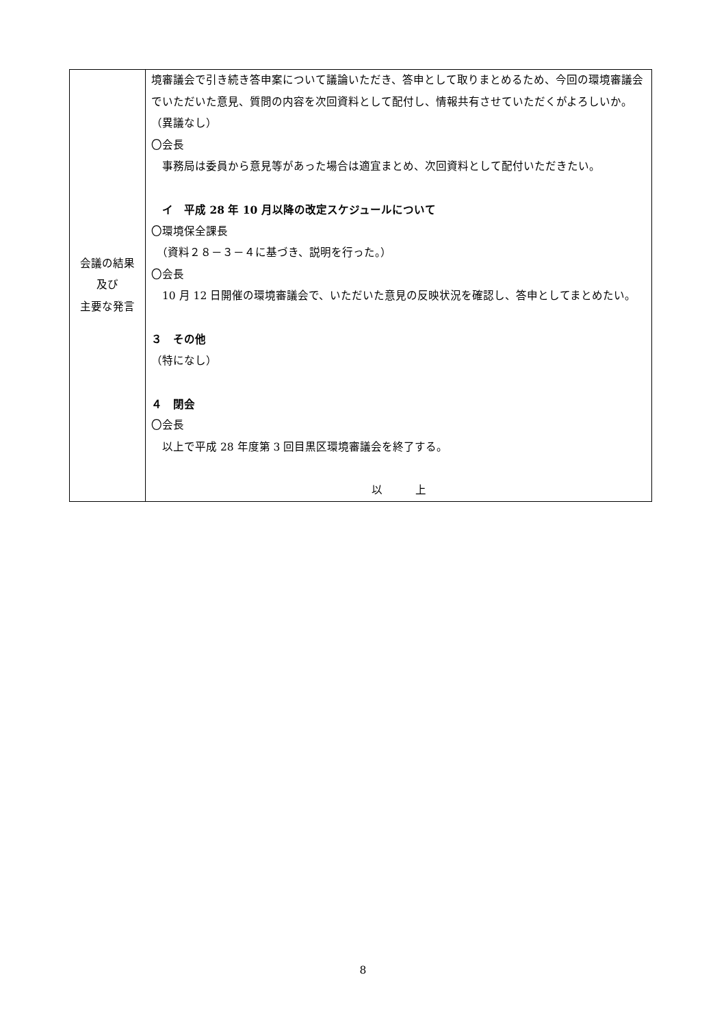| 会議の結果 及び 主要な発言 | 境審議会で引き続き答申案について議論いただき、答申として取りまとめるため、今回の環境審議会でいただいた意見、質問の内容を次回資料として配付し、情報共有させていただくがよろしいか。 （異議なし） 〇会長 事務局は委員から意見等があった場合は適宜まとめ、次回資料として配付いただきたい。 イ 平成 28 年 10 月以降の改定スケジュールについて 〇環境保全課長 （資料２８－３－４に基づき、説明を行った。） 〇会長 10 月 12 日開催の環境審議会で、いただいた意見の反映状況を確認し、答申としてまとめたい。 ３ その他 （特になし） ４ 閉会 〇会長 以上で平成 28 年度第 3 回目黒区環境審議会を終了する。 以 上 |
8